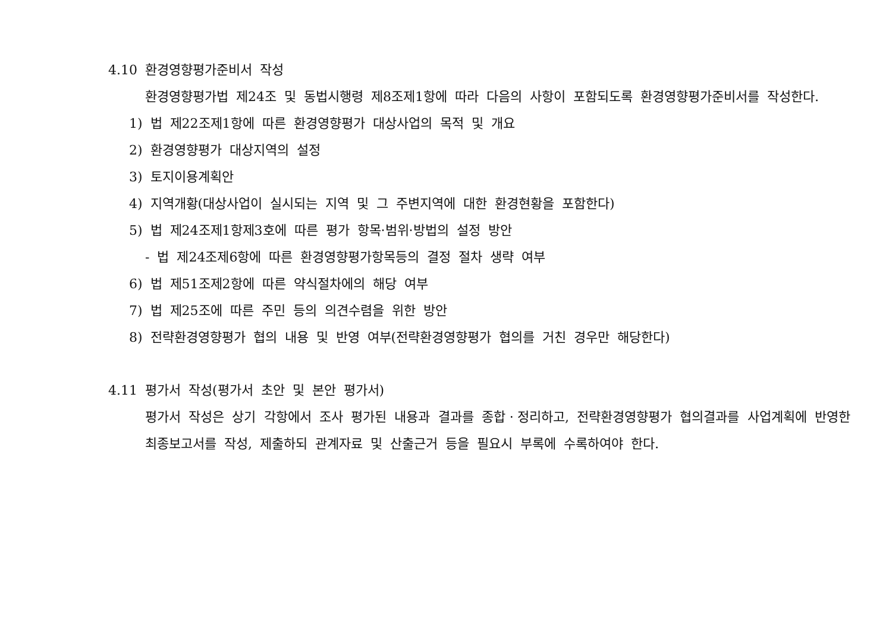4.10 환경영향평가준비서 작성
환경영향평가법 제24조 및 동법시행령 제8조제1항에 따라 다음의 사항이 포함되도록 환경영향평가준비서를 작성한다.
1) 법 제22조제1항에 따른 환경영향평가 대상사업의 목적 및 개요
2) 환경영향평가 대상지역의 설정
3) 토지이용계획안
4) 지역개황(대상사업이 실시되는 지역 및 그 주변지역에 대한 환경현황을 포함한다)
5) 법 제24조제1항제3호에 따른 평가 항목·범위·방법의 설정 방안
- 법 제24조제6항에 따른 환경영향평가항목등의 결정 절차 생략 여부
6) 법 제51조제2항에 따른 약식절차에의 해당 여부
7) 법 제25조에 따른 주민 등의 의견수렴을 위한 방안
8) 전략환경영향평가 협의 내용 및 반영 여부(전략환경영향평가 협의를 거친 경우만 해당한다)
4.11 평가서 작성(평가서 초안 및 본안 평가서)
평가서 작성은 상기 각항에서 조사 평가된 내용과 결과를 종합ㆍ정리하고, 전략환경영향평가 협의결과를 사업계획에 반영한 최종보고서를 작성, 제출하되 관계자료 및 산출근거 등을 필요시 부록에 수록하여야 한다.